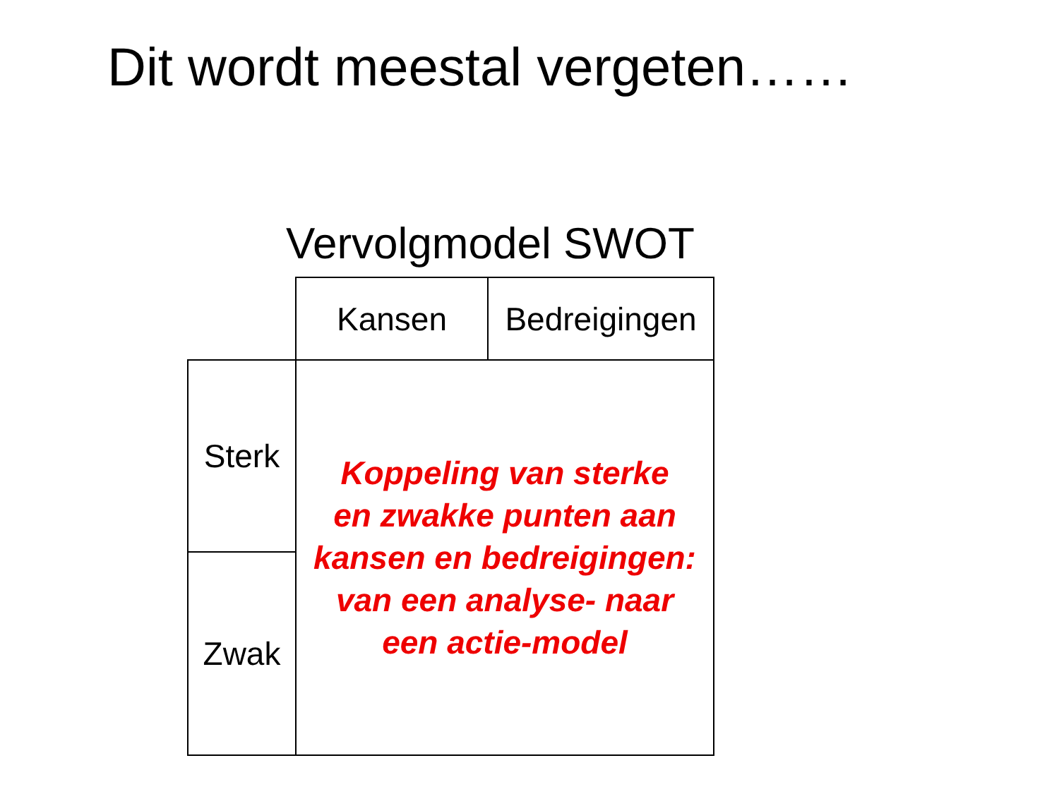Dit wordt meestal vergeten……
Vervolgmodel SWOT
| | Kansen | Bedreigingen |
| Sterk | Koppeling van sterke en zwakke punten aan kansen en bedreigingen: van een analyse- naar een actie-model | |
| Zwak | | |